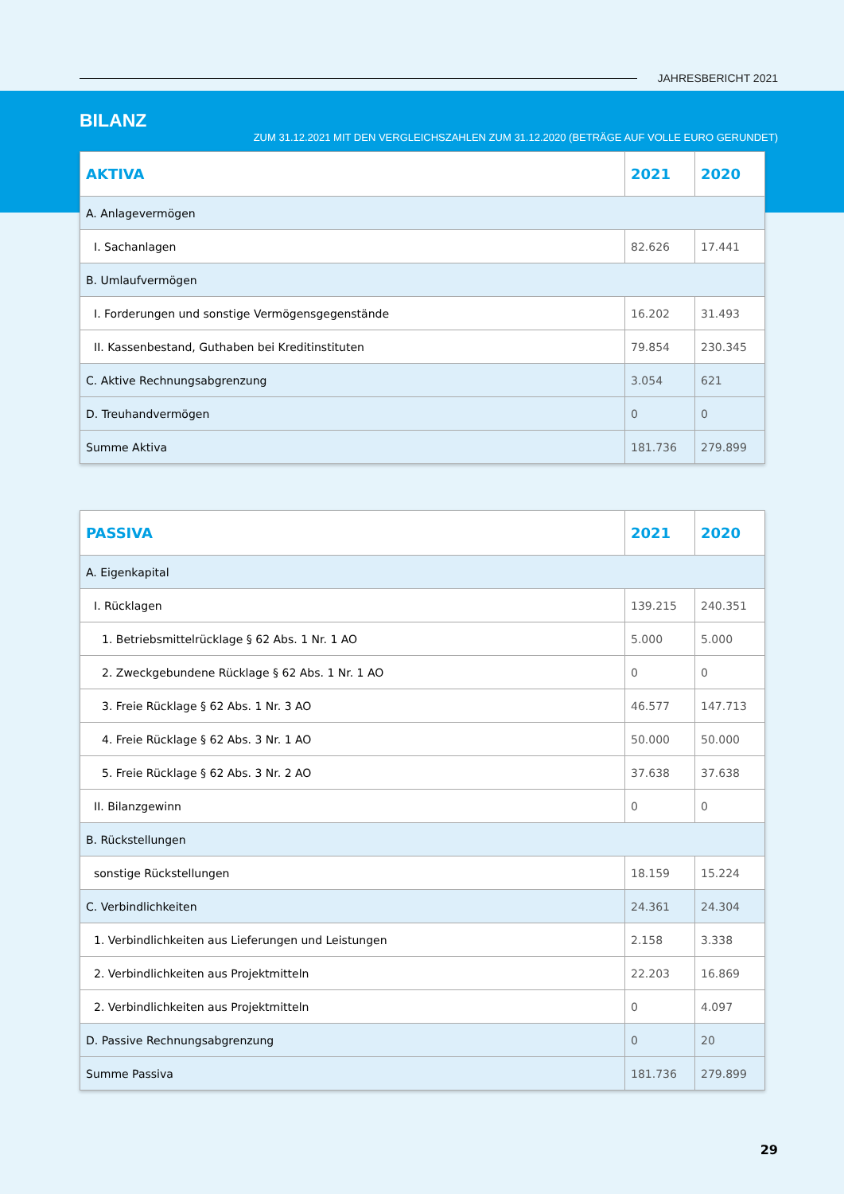JAHRESBERICHT 2021
BILANZ
ZUM 31.12.2021 MIT DEN VERGLEICHSZAHLEN ZUM 31.12.2020 (BETRÄGE AUF VOLLE EURO GERUNDET)
| AKTIVA | 2021 | 2020 |
| --- | --- | --- |
| A. Anlagevermögen | | |
| I. Sachanlagen | 82.626 | 17.441 |
| B. Umlaufvermögen | | |
| I. Forderungen und sonstige Vermögensgegenstände | 16.202 | 31.493 |
| II. Kassenbestand, Guthaben bei Kreditinstituten | 79.854 | 230.345 |
| C. Aktive Rechnungsabgrenzung | 3.054 | 621 |
| D. Treuhandvermögen | 0 | 0 |
| Summe Aktiva | 181.736 | 279.899 |
| PASSIVA | 2021 | 2020 |
| --- | --- | --- |
| A. Eigenkapital | | |
| I. Rücklagen | 139.215 | 240.351 |
| 1. Betriebsmittelrücklage § 62 Abs. 1 Nr. 1 AO | 5.000 | 5.000 |
| 2. Zweckgebundene Rücklage § 62 Abs. 1 Nr. 1 AO | 0 | 0 |
| 3. Freie Rücklage § 62 Abs. 1 Nr. 3 AO | 46.577 | 147.713 |
| 4. Freie Rücklage § 62 Abs. 3 Nr. 1 AO | 50.000 | 50.000 |
| 5. Freie Rücklage § 62 Abs. 3 Nr. 2 AO | 37.638 | 37.638 |
| II. Bilanzgewinn | 0 | 0 |
| B. Rückstellungen | | |
| sonstige Rückstellungen | 18.159 | 15.224 |
| C. Verbindlichkeiten | 24.361 | 24.304 |
| 1. Verbindlichkeiten aus Lieferungen und Leistungen | 2.158 | 3.338 |
| 2. Verbindlichkeiten aus Projektmitteln | 22.203 | 16.869 |
| 2. Verbindlichkeiten aus Projektmitteln | 0 | 4.097 |
| D. Passive Rechnungsabgrenzung | 0 | 20 |
| Summe Passiva | 181.736 | 279.899 |
29